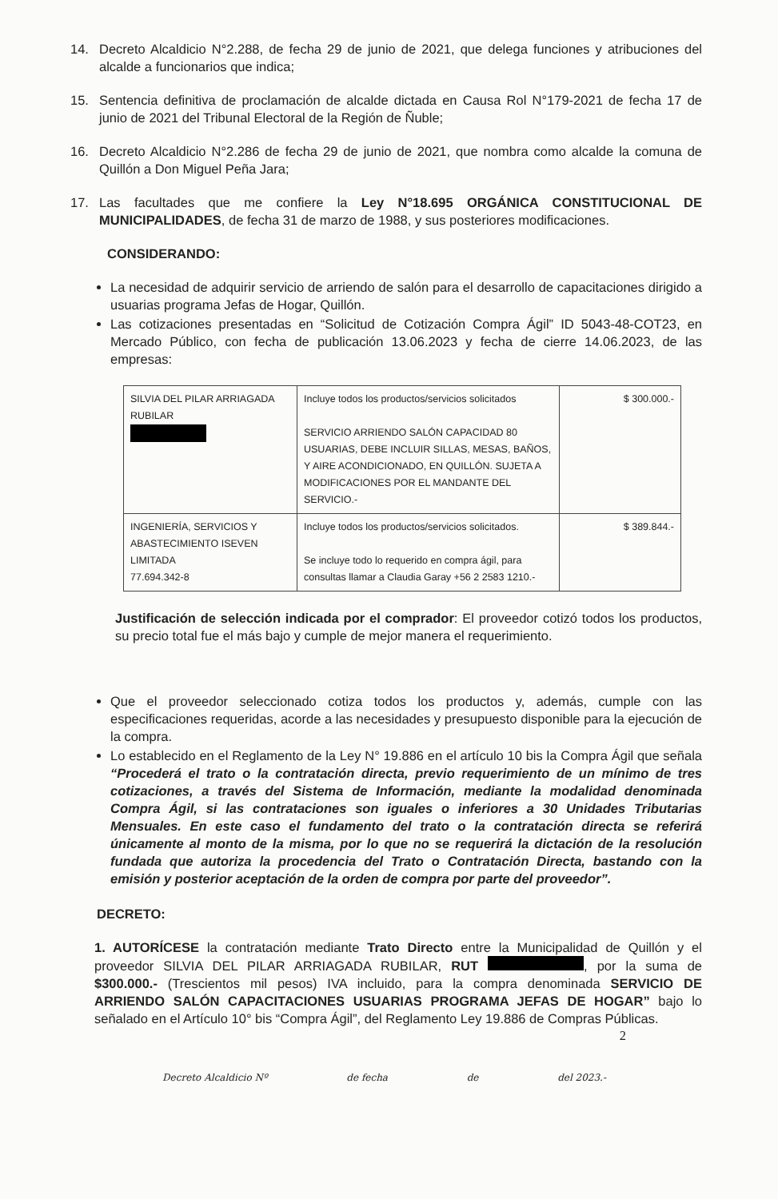14. Decreto Alcaldicio N°2.288, de fecha 29 de junio de 2021, que delega funciones y atribuciones del alcalde a funcionarios que indica;
15. Sentencia definitiva de proclamación de alcalde dictada en Causa Rol N°179-2021 de fecha 17 de junio de 2021 del Tribunal Electoral de la Región de Ñuble;
16. Decreto Alcaldicio N°2.286 de fecha 29 de junio de 2021, que nombra como alcalde la comuna de Quillón a Don Miguel Peña Jara;
17. Las facultades que me confiere la Ley N°18.695 ORGÁNICA CONSTITUCIONAL DE MUNICIPALIDADES, de fecha 31 de marzo de 1988, y sus posteriores modificaciones.
CONSIDERANDO:
La necesidad de adquirir servicio de arriendo de salón para el desarrollo de capacitaciones dirigido a usuarias programa Jefas de Hogar, Quillón.
Las cotizaciones presentadas en “Solicitud de Cotización Compra Ágil” ID 5043-48-COT23, en Mercado Público, con fecha de publicación 13.06.2023 y fecha de cierre 14.06.2023, de las empresas:
| SILVIA DEL PILAR ARRIAGADA RUBILAR | Incluye todos los productos/servicios solicitados SERVICIO ARRIENDO SALÓN CAPACIDAD 80 USUARIAS, DEBE INCLUIR SILLAS, MESAS, BAÑOS, Y AIRE ACONDICIONADO, EN QUILLÓN. SUJETA A MODIFICACIONES POR EL MANDANTE DEL SERVICIO.- | $ 300.000.- |
| INGENIERÍA, SERVICIOS Y ABASTECIMIENTO ISEVEN LIMITADA 77.694.342-8 | Incluye todos los productos/servicios solicitados. Se incluye todo lo requerido en compra ágil, para consultas llamar a Claudia Garay +56 2 2583 1210.- | $ 389.844.- |
Justificación de selección indicada por el comprador: El proveedor cotizó todos los productos, su precio total fue el más bajo y cumple de mejor manera el requerimiento.
Que el proveedor seleccionado cotiza todos los productos y, además, cumple con las especificaciones requeridas, acorde a las necesidades y presupuesto disponible para la ejecución de la compra.
Lo establecido en el Reglamento de la Ley N° 19.886 en el artículo 10 bis la Compra Ágil que señala “Procederá el trato o la contratación directa, previo requerimiento de un mínimo de tres cotizaciones, a través del Sistema de Información, mediante la modalidad denominada Compra Ágil, si las contrataciones son iguales o inferiores a 30 Unidades Tributarias Mensuales. En este caso el fundamento del trato o la contratación directa se referirá únicamente al monto de la misma, por lo que no se requerirá la dictación de la resolución fundada que autoriza la procedencia del Trato o Contratación Directa, bastando con la emisión y posterior aceptación de la orden de compra por parte del proveedor”.
DECRETO:
1. AUTORÍCESE la contratación mediante Trato Directo entre la Municipalidad de Quillón y el proveedor SILVIA DEL PILAR ARRIAGADA RUBILAR, RUT , por la suma de $300.000.- (Trescientos mil pesos) IVA incluido, para la compra denominada SERVICIO DE ARRIENDO SALÓN CAPACITACIONES USUARIAS PROGRAMA JEFAS DE HOGAR” bajo lo señalado en el Artículo 10° bis “Compra Ágil”, del Reglamento Ley 19.886 de Compras Públicas.
2
Decreto Alcaldicio Nº de fecha de del 2023.-